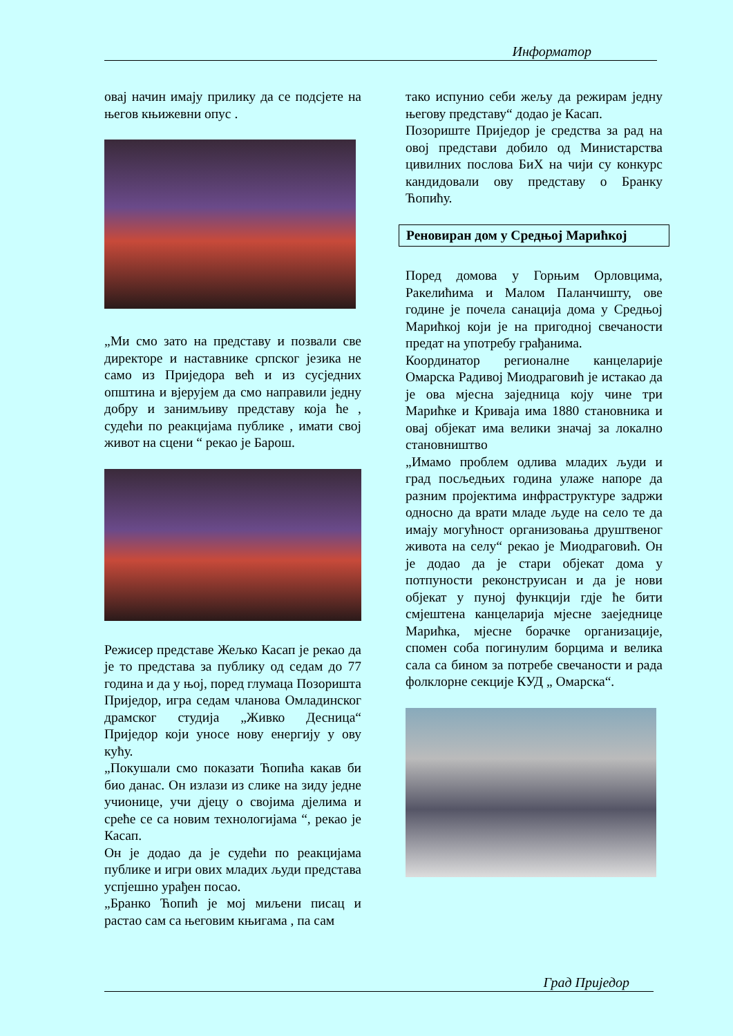Информатор
овај начин имају прилику да се подсјете на његов књижевни опус .
„Ми смо зато на представу и позвали све директоре и наставнике српског језика не само из Приједора већ и из сусједних општина и вјерујем да смо направили једну добру и занимљиву представу која ће , судећи по реакцијама публике , имати свој живот на сцени “ рекао је Барош.
Режисер представе Жељко Касап је рекао да је то представа за публику од седам до 77 година и да у њој, поред глумаца Позоришта Приједор, игра седам чланова Омладинског драмског студија „Живко Десница“ Приједор који уносе нову енергију у ову кућу.
„Покушали смо показати Ћопића какав би био данас. Он излази из слике на зиду једне учионице, учи дјецу о својима дјелима и среће се са новим технологијама “, рекао је Касап.
Он је додао да је судећи по реакцијама публике и игри ових младих људи представа успјешно урађен посао.
„Бранко Ћопић је мој миљени писац и растао сам са његовим књигама , па сам
тако испунио себи жељу да режирам једну његову представу“ додао је Касап.
Позориште Приједор је средства за рад на овој представи добило од Министарства цивилних послова БиХ на чији су конкурс кандидовали ову представу о Бранку Ћопићу.
Реновиран дом у Средњој Марићкој
Поред домова у Горњим Орловцима, Ракелићима и Малом Паланчишту, ове године је почела санација дома у Средњој Марићкој који је на пригодној свечаности предат на употребу грађанима.
Координатор регионалне канцеларије Омарска Радивој Миодраговић је истакао да је ова мјесна заједница коју чине три Марићке и Криваја има 1880 становника и овај објекат има велики значај за локално становништво
„Имамо проблем одлива младих људи и град посљедњих година улаже напоре да разним пројектима инфраструктуре задржи односно да врати младе људе на село те да имају могућност организовања друштвеног живота на селу“ рекао је Миодраговић. Он је додао да је стари објекат дома у потпуности реконструисан и да је нови објекат у пуној функцији гдје ће бити смјештена канцеларија мјесне заеједнице Марићка, мјесне борачке организације, спомен соба погинулим борцима и велика сала са бином за потребе свечаности и рада фолклорне секције КУД „ Омарска“.
Град Приједор